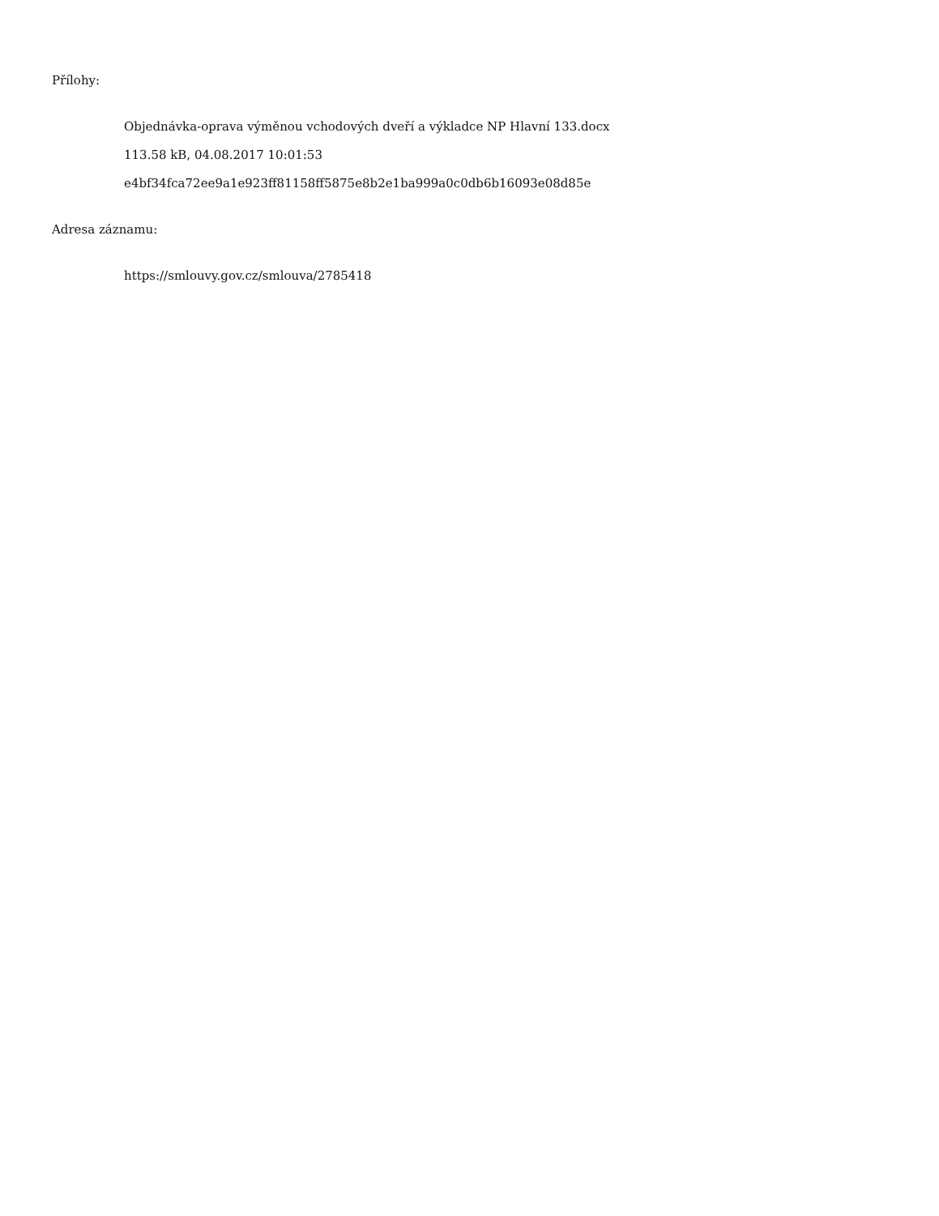Přílohy:
Objednávka-oprava výměnou vchodových dveří a výkladce NP Hlavní 133.docx
113.58 kB, 04.08.2017 10:01:53
e4bf34fca72ee9a1e923ff81158ff5875e8b2e1ba999a0c0db6b16093e08d85e
Adresa záznamu:
https://smlouvy.gov.cz/smlouva/2785418